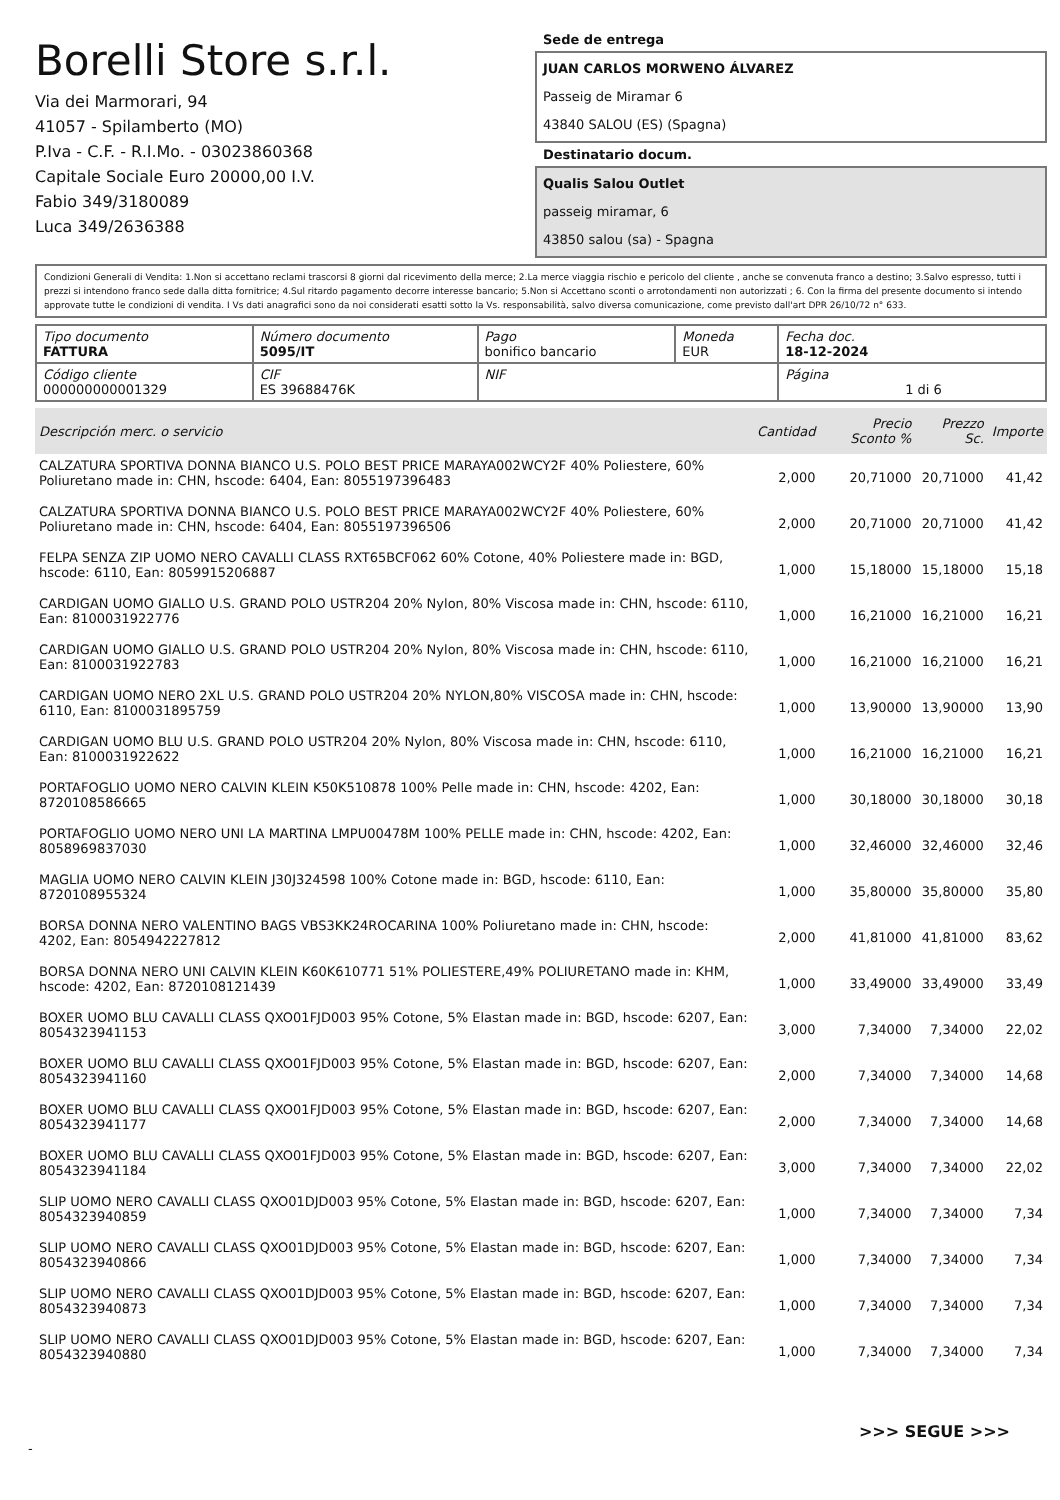Borelli Store s.r.l.
Via dei Marmorari, 94
41057 - Spilamberto (MO)
P.Iva - C.F. - R.I.Mo. - 03023860368
Capitale Sociale Euro 20000,00 I.V.
Fabio 349/3180089
Luca 349/2636388
Sede de entrega
JUAN CARLOS MORWENO ÁLVAREZ
Passeig de Miramar 6
43840 SALOU (ES) (Spagna)
Destinatario docum.
Qualis Salou Outlet
passeig miramar, 6
43850 salou (sa) - Spagna
Condizioni Generali di Vendita: 1.Non si accettano reclami trascorsi 8 giorni dal ricevimento della merce; 2.La merce viaggia rischio e pericolo del cliente , anche se convenuta franco a destino; 3.Salvo espresso, tutti i prezzi si intendono franco sede dalla ditta fornitrice; 4.Sul ritardo pagamento decorre interesse bancario; 5.Non si Accettano sconti o arrotondamenti non autorizzati ; 6. Con la firma del presente documento si intendo approvate tutte le condizioni di vendita. I Vs dati anagrafici sono da noi considerati esatti sotto la Vs. responsabilità, salvo diversa comunicazione, come previsto dall'art DPR 26/10/72 n° 633.
| Tipo documento FATTURA | Número documento 5095/IT | Pago bonifico bancario | Moneda EUR | Fecha doc. 18-12-2024 |
| Código cliente 000000000001329 | CIF ES 39688476K | NIF | | Página 1 di 6 |
| Descripción merc. o servicio | Cantidad | Precio Sconto % | Prezzo Sc. | Importe |
| --- | --- | --- | --- | --- |
| CALZATURA SPORTIVA DONNA BIANCO U.S. POLO BEST PRICE MARAYA002WCY2F 40% Poliestere, 60% Poliuretano made in: CHN, hscode: 6404, Ean: 8055197396483 | 2,000 | 20,71000 | 20,71000 | 41,42 |
| CALZATURA SPORTIVA DONNA BIANCO U.S. POLO BEST PRICE MARAYA002WCY2F 40% Poliestere, 60% Poliuretano made in: CHN, hscode: 6404, Ean: 8055197396506 | 2,000 | 20,71000 | 20,71000 | 41,42 |
| FELPA SENZA ZIP UOMO NERO CAVALLI CLASS RXT65BCF062 60% Cotone, 40% Poliestere made in: BGD, hscode: 6110, Ean: 8059915206887 | 1,000 | 15,18000 | 15,18000 | 15,18 |
| CARDIGAN UOMO GIALLO U.S. GRAND POLO USTR204 20% Nylon, 80% Viscosa made in: CHN, hscode: 6110, Ean: 8100031922776 | 1,000 | 16,21000 | 16,21000 | 16,21 |
| CARDIGAN UOMO GIALLO U.S. GRAND POLO USTR204 20% Nylon, 80% Viscosa made in: CHN, hscode: 6110, Ean: 8100031922783 | 1,000 | 16,21000 | 16,21000 | 16,21 |
| CARDIGAN UOMO NERO 2XL U.S. GRAND POLO USTR204 20% NYLON,80% VISCOSA made in: CHN, hscode: 6110, Ean: 8100031895759 | 1,000 | 13,90000 | 13,90000 | 13,90 |
| CARDIGAN UOMO BLU U.S. GRAND POLO USTR204 20% Nylon, 80% Viscosa made in: CHN, hscode: 6110, Ean: 8100031922622 | 1,000 | 16,21000 | 16,21000 | 16,21 |
| PORTAFOGLIO UOMO NERO CALVIN KLEIN K50K510878 100% Pelle made in: CHN, hscode: 4202, Ean: 8720108586665 | 1,000 | 30,18000 | 30,18000 | 30,18 |
| PORTAFOGLIO UOMO NERO UNI LA MARTINA LMPU00478M 100% PELLE made in: CHN, hscode: 4202, Ean: 8058969837030 | 1,000 | 32,46000 | 32,46000 | 32,46 |
| MAGLIA UOMO NERO CALVIN KLEIN J30J324598 100% Cotone made in: BGD, hscode: 6110, Ean: 8720108955324 | 1,000 | 35,80000 | 35,80000 | 35,80 |
| BORSA DONNA NERO VALENTINO BAGS VBS3KK24ROCARINA 100% Poliuretano made in: CHN, hscode: 4202, Ean: 8054942227812 | 2,000 | 41,81000 | 41,81000 | 83,62 |
| BORSA DONNA NERO UNI CALVIN KLEIN K60K610771 51% POLIESTERE,49% POLIURETANO made in: KHM, hscode: 4202, Ean: 8720108121439 | 1,000 | 33,49000 | 33,49000 | 33,49 |
| BOXER UOMO BLU CAVALLI CLASS QXO01FJD003 95% Cotone, 5% Elastan made in: BGD, hscode: 6207, Ean: 8054323941153 | 3,000 | 7,34000 | 7,34000 | 22,02 |
| BOXER UOMO BLU CAVALLI CLASS QXO01FJD003 95% Cotone, 5% Elastan made in: BGD, hscode: 6207, Ean: 8054323941160 | 2,000 | 7,34000 | 7,34000 | 14,68 |
| BOXER UOMO BLU CAVALLI CLASS QXO01FJD003 95% Cotone, 5% Elastan made in: BGD, hscode: 6207, Ean: 8054323941177 | 2,000 | 7,34000 | 7,34000 | 14,68 |
| BOXER UOMO BLU CAVALLI CLASS QXO01FJD003 95% Cotone, 5% Elastan made in: BGD, hscode: 6207, Ean: 8054323941184 | 3,000 | 7,34000 | 7,34000 | 22,02 |
| SLIP UOMO NERO CAVALLI CLASS QXO01DJD003 95% Cotone, 5% Elastan made in: BGD, hscode: 6207, Ean: 8054323940859 | 1,000 | 7,34000 | 7,34000 | 7,34 |
| SLIP UOMO NERO CAVALLI CLASS QXO01DJD003 95% Cotone, 5% Elastan made in: BGD, hscode: 6207, Ean: 8054323940866 | 1,000 | 7,34000 | 7,34000 | 7,34 |
| SLIP UOMO NERO CAVALLI CLASS QXO01DJD003 95% Cotone, 5% Elastan made in: BGD, hscode: 6207, Ean: 8054323940873 | 1,000 | 7,34000 | 7,34000 | 7,34 |
| SLIP UOMO NERO CAVALLI CLASS QXO01DJD003 95% Cotone, 5% Elastan made in: BGD, hscode: 6207, Ean: 8054323940880 | 1,000 | 7,34000 | 7,34000 | 7,34 |
>>> SEGUE >>>
-